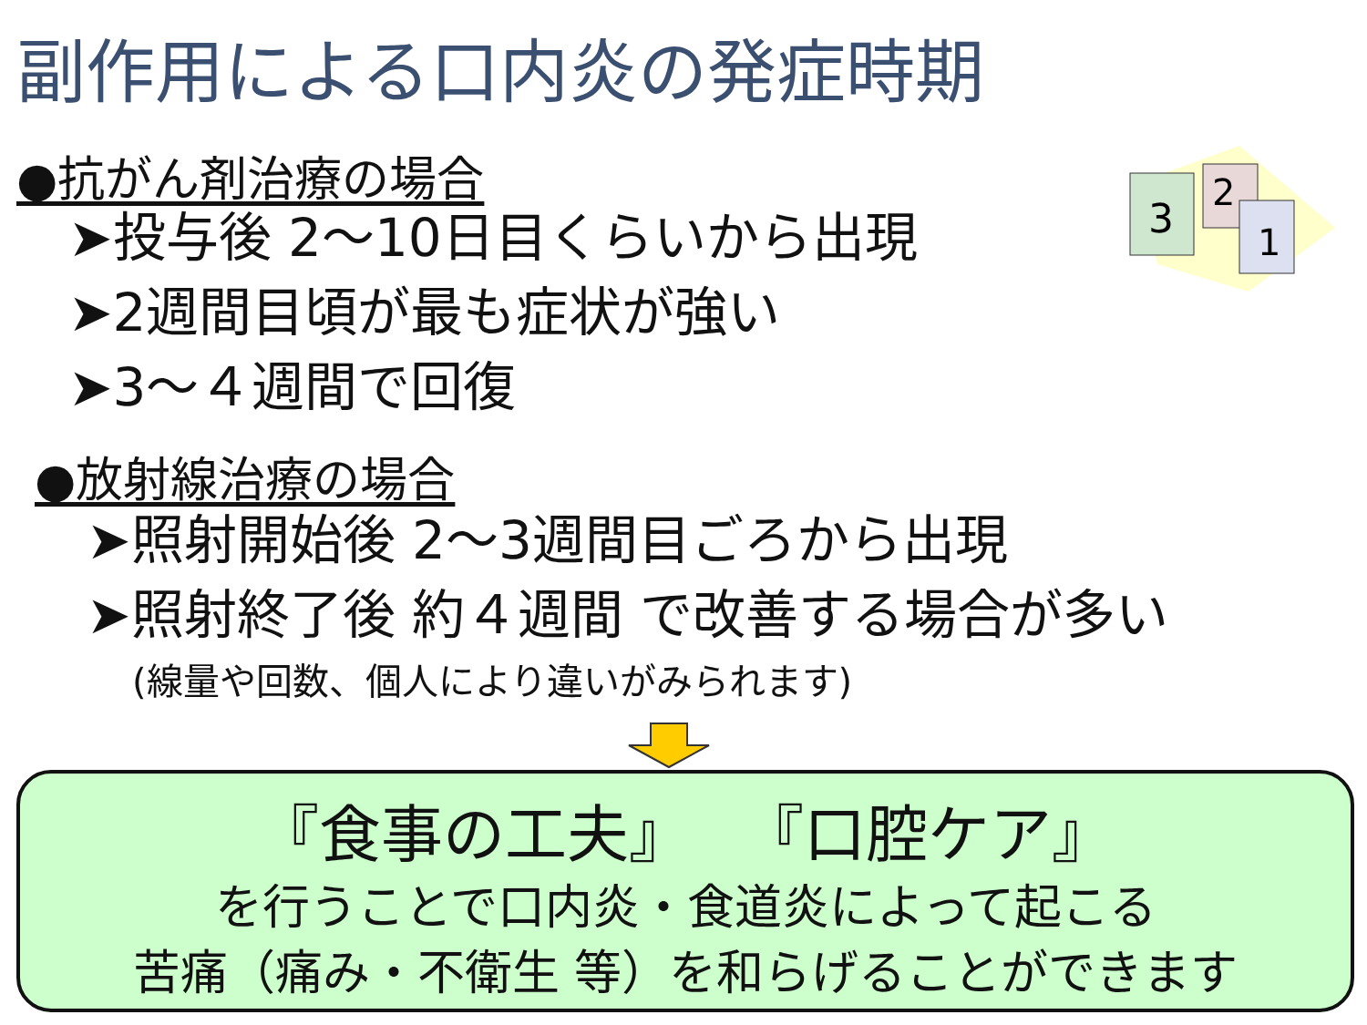副作用による口内炎の発症時期
●抗がん剤治療の場合
➤投与後 2～10日目くらいから出現
➤2週間目頃が最も症状が強い
➤3～４週間で回復
●放射線治療の場合
➤照射開始後 2～3週間目ごろから出現
➤照射終了後 約４週間 で改善する場合が多い
(線量や回数、個人により違いがみられます)
3
2
1
『食事の工夫』　 『口腔ケア』
を行うことで口内炎・食道炎によって起こる
苦痛（痛み・不衛生 等）を和らげることができます